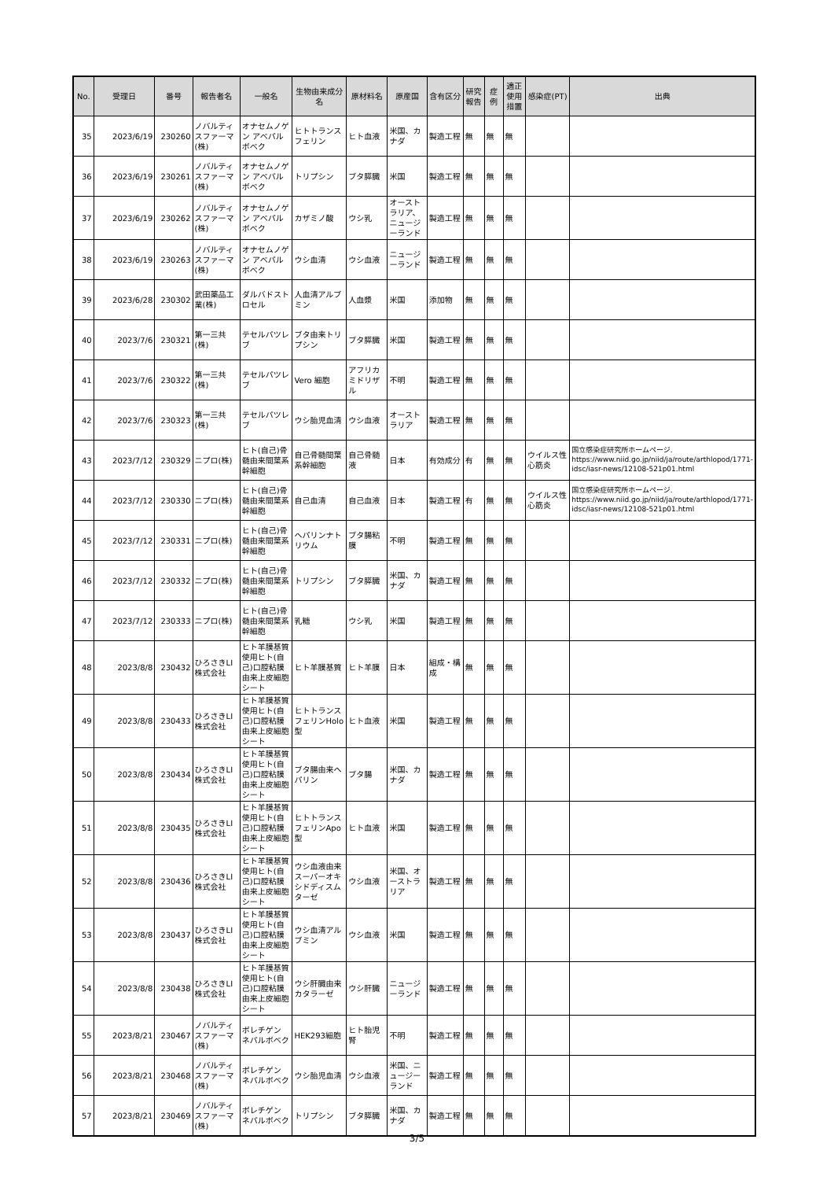| No. | 受理日 | 番号 | 報告者名 | 一般名 | 生物由来成分名 | 原材料名 | 原産国 | 含有区分 | 研究報告 | 症例 | 適正使用措置 | 感染症(PT) | 出典 |
| --- | --- | --- | --- | --- | --- | --- | --- | --- | --- | --- | --- | --- | --- |
| 35 | 2023/6/19 | 230260 | ノバルティスファーマ(株) | オナセムノゲン アベパルボベク | ヒトトランスフェリン | ヒト血液 | 米国、カナダ | 製造工程 | 無 | 無 | 無 | | |
| 36 | 2023/6/19 | 230261 | ノバルティスファーマ(株) | オナセムノゲン アベパルボベク | トリプシン | ブタ膵臓 | 米国 | 製造工程 | 無 | 無 | 無 | | |
| 37 | 2023/6/19 | 230262 | ノバルティスファーマ(株) | オナセムノゲン アベパルボベク | カザミノ酸 | ウシ乳 | オーストラリア、ニュージーランド | 製造工程 | 無 | 無 | 無 | | |
| 38 | 2023/6/19 | 230263 | ノバルティスファーマ(株) | オナセムノゲン アベパルボベク | ウシ血清 | ウシ血液 | ニュージーランド | 製造工程 | 無 | 無 | 無 | | |
| 39 | 2023/6/28 | 230302 | 武田薬品工業(株) | ダルバドストロセル | 人血清アルブミン | 人血漿 | 米国 | 添加物 | 無 | 無 | 無 | | |
| 40 | 2023/7/6 | 230321 | 第一三共(株) | テセルパツレブ | ブタ由来トリプシン | ブタ膵臓 | 米国 | 製造工程 | 無 | 無 | 無 | | |
| 41 | 2023/7/6 | 230322 | 第一三共(株) | テセルパツレブ | Vero 細胞 | アフリカミドリザル | 不明 | 製造工程 | 無 | 無 | 無 | | |
| 42 | 2023/7/6 | 230323 | 第一三共(株) | テセルパツレブ | ウシ胎児血清 | ウシ血液 | オーストラリア | 製造工程 | 無 | 無 | 無 | | |
| 43 | 2023/7/12 | 230329 | ニプロ(株) | ヒト(自己)骨髄由来間葉系幹細胞 | 自己骨髄間葉系幹細胞 | 自己骨髄液 | 日本 | 有効成分 | 有 | 無 | 無 | ウイルス性心筋炎 | 国立感染症研究所ホームページ. https://www.niid.go.jp/niid/ja/route/arthlopod/1771-idsc/iasr-news/12108-521p01.html |
| 44 | 2023/7/12 | 230330 | ニプロ(株) | ヒト(自己)骨髄由来間葉系幹細胞 | 自己血清 | 自己血液 | 日本 | 製造工程 | 有 | 無 | 無 | ウイルス性心筋炎 | 国立感染症研究所ホームページ. https://www.niid.go.jp/niid/ja/route/arthlopod/1771-idsc/iasr-news/12108-521p01.html |
| 45 | 2023/7/12 | 230331 | ニプロ(株) | ヒト(自己)骨髄由来間葉系幹細胞 | ヘパリンナトリウム | ブタ腸粘膜 | 不明 | 製造工程 | 無 | 無 | 無 | | |
| 46 | 2023/7/12 | 230332 | ニプロ(株) | ヒト(自己)骨髄由来間葉系幹細胞 | トリプシン | ブタ膵臓 | 米国、カナダ | 製造工程 | 無 | 無 | 無 | | |
| 47 | 2023/7/12 | 230333 | ニプロ(株) | ヒト(自己)骨髄由来間葉系幹細胞 | 乳糖 | ウシ乳 | 米国 | 製造工程 | 無 | 無 | 無 | | |
| 48 | 2023/8/8 | 230432 | ひろさきLI株式会社 | ヒト羊膜基質使用ヒト(自己)口腔粘膜由来上皮細胞シート | ヒト羊膜基質 | ヒト羊膜 | 日本 | 組成・構成 | 無 | 無 | 無 | | |
| 49 | 2023/8/8 | 230433 | ひろさきLI株式会社 | ヒト羊膜基質使用ヒト(自己)口腔粘膜由来上皮細胞シート | ヒトトランスフェリンHolo型 | ヒト血液 | 米国 | 製造工程 | 無 | 無 | 無 | | |
| 50 | 2023/8/8 | 230434 | ひろさきLI株式会社 | ヒト羊膜基質使用ヒト(自己)口腔粘膜由来上皮細胞シート | ブタ腸由来ヘパリン | ブタ腸 | 米国、カナダ | 製造工程 | 無 | 無 | 無 | | |
| 51 | 2023/8/8 | 230435 | ひろさきLI株式会社 | ヒト羊膜基質使用ヒト(自己)口腔粘膜由来上皮細胞シート | ヒトトランスフェリンApo型 | ヒト血液 | 米国 | 製造工程 | 無 | 無 | 無 | | |
| 52 | 2023/8/8 | 230436 | ひろさきLI株式会社 | ヒト羊膜基質使用ヒト(自己)口腔粘膜由来上皮細胞シート | ウシ血液由来スーパーオキシドディスムターゼ | ウシ血液 | 米国、オーストラリア | 製造工程 | 無 | 無 | 無 | | |
| 53 | 2023/8/8 | 230437 | ひろさきLI株式会社 | ヒト羊膜基質使用ヒト(自己)口腔粘膜由来上皮細胞シート | ウシ血清アルブミン | ウシ血液 | 米国 | 製造工程 | 無 | 無 | 無 | | |
| 54 | 2023/8/8 | 230438 | ひろさきLI株式会社 | ヒト羊膜基質使用ヒト(自己)口腔粘膜由来上皮細胞シート | ウシ肝臓由来カタラーゼ | ウシ肝臓 | ニュージーランド | 製造工程 | 無 | 無 | 無 | | |
| 55 | 2023/8/21 | 230467 | ノバルティスファーマ(株) | ボレチゲン ネパルボベク | HEK293細胞 | ヒト胎児腎 | 不明 | 製造工程 | 無 | 無 | 無 | | |
| 56 | 2023/8/21 | 230468 | ノバルティスファーマ(株) | ボレチゲン ネパルボベク | ウシ胎児血清 | ウシ血液 | 米国、ニュージーランド | 製造工程 | 無 | 無 | 無 | | |
| 57 | 2023/8/21 | 230469 | ノバルティスファーマ(株) | ボレチゲン ネパルボベク | トリプシン | ブタ膵臓 | 米国、カナダ | 製造工程 | 無 | 無 | 無 | | |
3/5